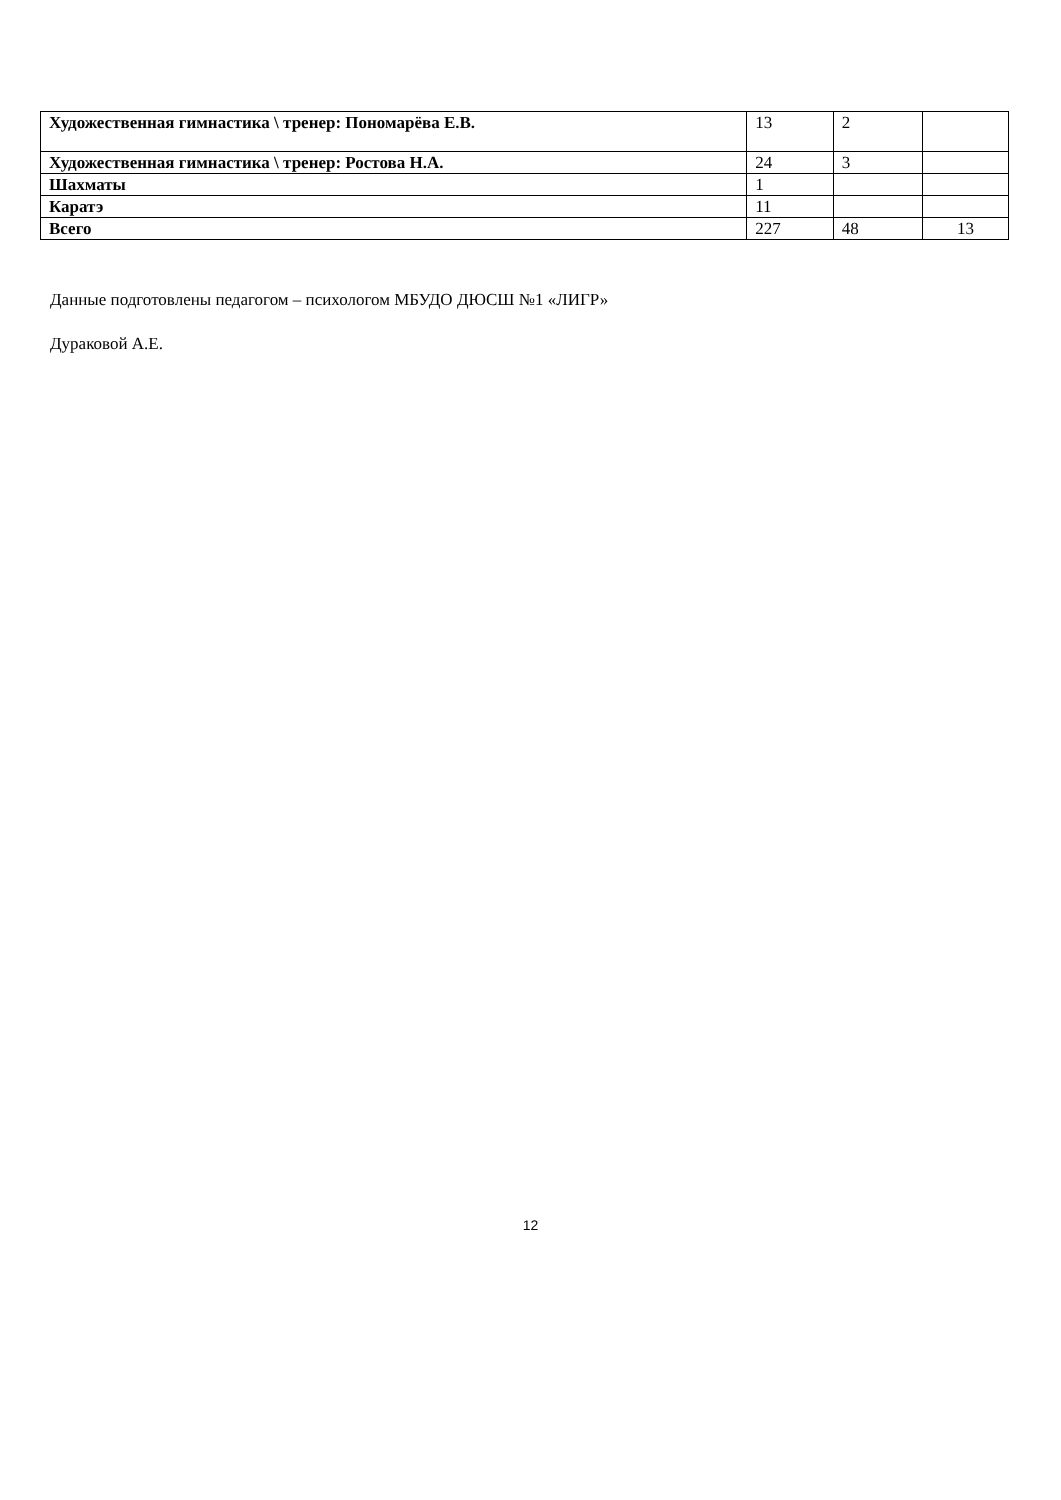| Художественная гимнастика \ тренер: Пономарёва Е.В. | 13 | 2 | |
| Художественная гимнастика \ тренер: Ростова Н.А. | 24 | 3 | |
| Шахматы | 1 | | |
| Каратэ | 11 | | |
| Всего | 227 | 48 | 13 |
Данные подготовлены педагогом – психологом МБУДО ДЮСШ №1 «ЛИГР»
Дураковой А.Е.
12